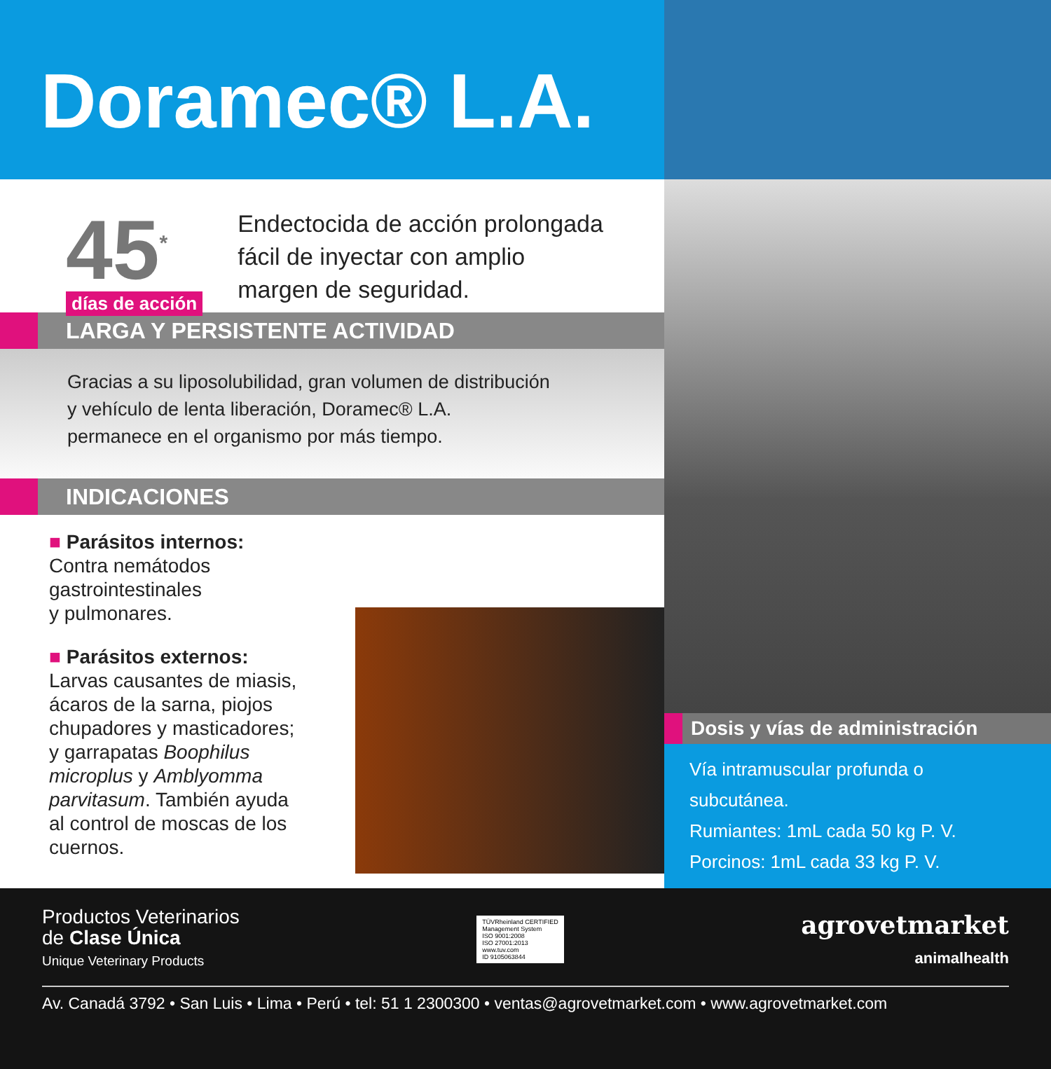Doramec® L.A.
45<sup>*</sup>
días de acción
Endectocida de acción prolongada
fácil de inyectar con amplio
margen de seguridad.
LARGA Y PERSISTENTE ACTIVIDAD
Gracias a su liposolubilidad, gran volumen de distribución
y vehículo de lenta liberación, Doramec® L.A.
permanece en el organismo por más tiempo.
INDICACIONES
■ Parásitos internos:
Contra nemátodos gastrointestinales
y pulmonares.
■ Parásitos externos:
Larvas causantes de miasis,
ácaros de la sarna, piojos
chupadores y masticadores;
y garrapatas Boophilus
microplus y Amblyomma
parvitasum. También ayuda
al control de moscas de los
cuernos.
Dosis y vías de administración
Vía intramuscular profunda o subcutánea.
Rumiantes: 1mL cada 50 kg P. V.
Porcinos: 1mL cada 33 kg P. V.
Productos Veterinarios
de Clase Única
Unique Veterinary Products
TÜVRheinland CERTIFIED
Management System
ISO 9001:2008
ISO 27001:2013
www.tuv.com
ID 9105063844
agrovetmarket
animalhealth
Av. Canadá 3792 • San Luis • Lima • Perú • tel: 51 1 2300300 • ventas@agrovetmarket.com • www.agrovetmarket.com